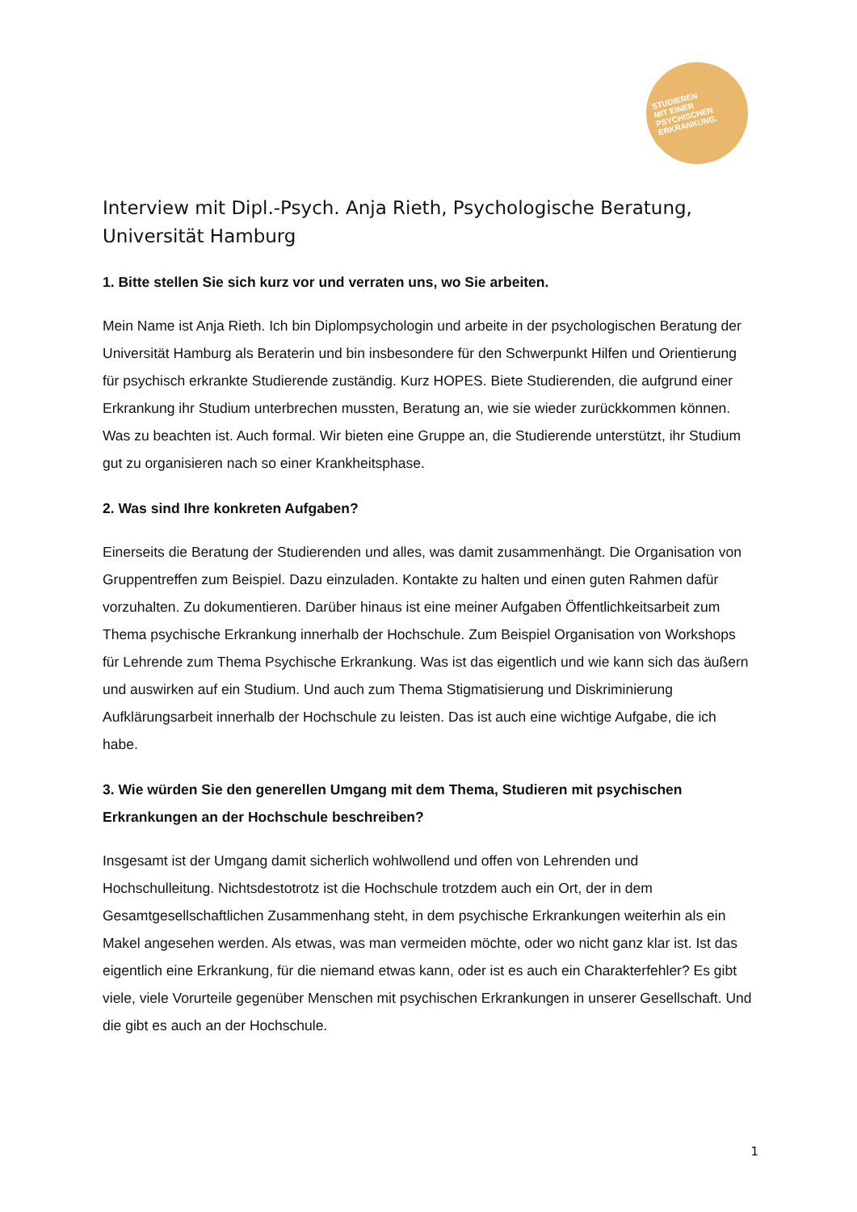STUDIEREN
MIT EINER
PSYCHISCHEN
ERKRANKUNG.
Interview mit Dipl.-Psych. Anja Rieth, Psychologische Beratung, Universität Hamburg
1. Bitte stellen Sie sich kurz vor und verraten uns, wo Sie arbeiten.
Mein Name ist Anja Rieth. Ich bin Diplompsychologin und arbeite in der psychologischen Beratung der Universität Hamburg als Beraterin und bin insbesondere für den Schwerpunkt Hilfen und Orientierung für psychisch erkrankte Studierende zuständig. Kurz HOPES. Biete Studierenden, die aufgrund einer Erkrankung ihr Studium unterbrechen mussten, Beratung an, wie sie wieder zurückkommen können. Was zu beachten ist. Auch formal. Wir bieten eine Gruppe an, die Studierende unterstützt, ihr Studium gut zu organisieren nach so einer Krankheitsphase.
2. Was sind Ihre konkreten Aufgaben?
Einerseits die Beratung der Studierenden und alles, was damit zusammenhängt. Die Organisation von Gruppentreffen zum Beispiel. Dazu einzuladen. Kontakte zu halten und einen guten Rahmen dafür vorzuhalten. Zu dokumentieren. Darüber hinaus ist eine meiner Aufgaben Öffentlichkeitsarbeit zum Thema psychische Erkrankung innerhalb der Hochschule. Zum Beispiel Organisation von Workshops für Lehrende zum Thema Psychische Erkrankung. Was ist das eigentlich und wie kann sich das äußern und auswirken auf ein Studium. Und auch zum Thema Stigmatisierung und Diskriminierung Aufklärungsarbeit innerhalb der Hochschule zu leisten. Das ist auch eine wichtige Aufgabe, die ich habe.
3. Wie würden Sie den generellen Umgang mit dem Thema, Studieren mit psychischen Erkrankungen an der Hochschule beschreiben?
Insgesamt ist der Umgang damit sicherlich wohlwollend und offen von Lehrenden und Hochschulleitung. Nichtsdestotrotz ist die Hochschule trotzdem auch ein Ort, der in dem Gesamtgesellschaftlichen Zusammenhang steht, in dem psychische Erkrankungen weiterhin als ein Makel angesehen werden. Als etwas, was man vermeiden möchte, oder wo nicht ganz klar ist. Ist das eigentlich eine Erkrankung, für die niemand etwas kann, oder ist es auch ein Charakterfehler? Es gibt viele, viele Vorurteile gegenüber Menschen mit psychischen Erkrankungen in unserer Gesellschaft. Und die gibt es auch an der Hochschule.
1